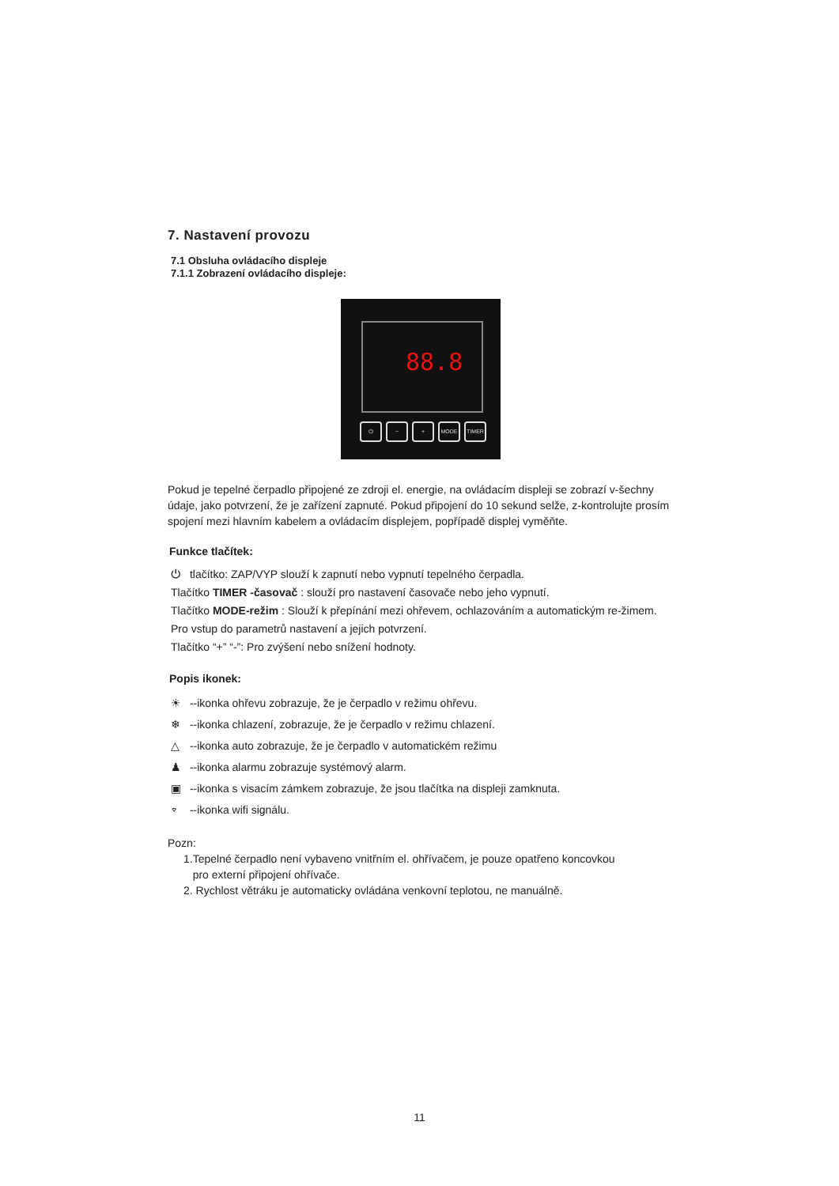7. Nastavení provozu
7.1 Obsluha ovládacího displeje
7.1.1 Zobrazení ovládacího displeje:
88.8
⏻ − + MODE TIMER
Pokud je tepelné čerpadlo připojené ze zdroji el. energie, na ovládacím displeji se zobrazí v-šechny údaje, jako potvrzení, že je zařízení zapnuté. Pokud připojení do 10 sekund selže, z-kontrolujte prosím spojení mezi hlavním kabelem a ovládacím displejem, popřípadě displej vyměňte.
Funkce tlačítek:
⏻ tlačítko: ZAP/VYP slouží k zapnutí nebo vypnutí tepelného čerpadla.
Tlačítko TIMER -časovač : slouží pro nastavení časovače nebo jeho vypnutí.
Tlačítko MODE-režim : Slouží k přepínání mezi ohřevem, ochlazováním a automatickým re-žimem.
Pro vstup do parametrů nastavení a jejich potvrzení.
Tlačítko “+” “-”: Pro zvýšení nebo snížení hodnoty.
Popis ikonek:
☀ --ikonka ohřevu zobrazuje, že je čerpadlo v režimu ohřevu.
❄ --ikonka chlazení, zobrazuje, že je čerpadlo v režimu chlazení.
△ --ikonka auto zobrazuje, že je čerpadlo v automatickém režimu
♟ --ikonka alarmu zobrazuje systémový alarm.
▣ --ikonka s visacím zámkem zobrazuje, že jsou tlačítka na displeji zamknuta.
⌔ --ikonka wifi signálu.
Pozn:
1.Tepelné čerpadlo není vybaveno vnitřním el. ohřívačem, je pouze opatřeno koncovkou
pro externí připojení ohřívače.
2. Rychlost větráku je automaticky ovládána venkovní teplotou, ne manuálně.
11